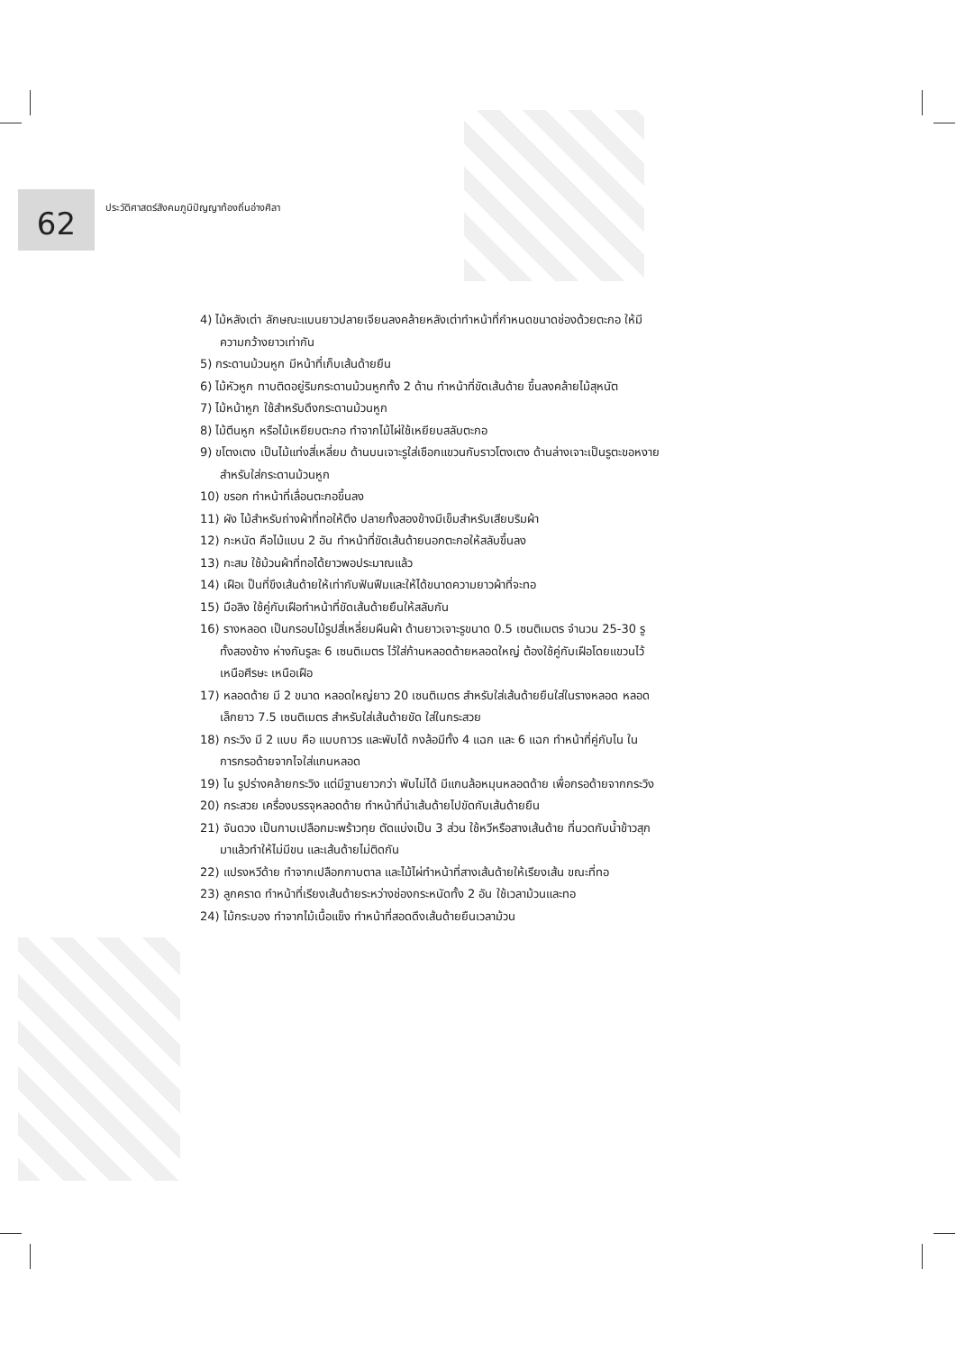62
ประวัติศาสตร์สังคมภูมิปัญญาท้องถิ่นอ่างศิลา
4) ไม้หลังเต่า ลักษณะแบนยาวปลายเจียนลงคล้ายหลังเต่าทำหน้าที่กำหนดขนาดช่องด้วยตะกอ ให้มีความกว้างยาวเท่ากัน
5) กระดานม้วนหูก มีหน้าที่เก็บเส้นด้ายยืน
6) ไม้หัวหูก ทาบติดอยู่ริมกระดานม้วนหูกทั้ง 2 ด้าน ทำหน้าที่ขัดเส้นด้าย ขึ้นลงคล้ายไม้สุหนัต
7) ไม้หน้าหูก ใช้สำหรับดึงกระดานม้วนหูก
8) ไม้ตีนหูก หรือไม้เหยียบตะกอ ทำจากไม้ไผ่ใช้เหยียบสลับตะกอ
9) ขโตงเตง เป็นไม้แท่งสี่เหลี่ยม ด้านบนเจาะรูใส่เชือกแขวนกับราวโตงเตง ด้านล่างเจาะเป็นรูตะขอหงายสำหรับใส่กระดานม้วนหูก
10) ขรอก ทำหน้าที่เลื่อนตะกอขึ้นลง
11) ผัง ไม้สำหรับถ่างผ้าที่ทอให้ตึง ปลายทั้งสองข้างมีเข็มสำหรับเสียบริมผ้า
12) กะหนัด คือไม้แบน 2 อัน ทำหน้าที่ขัดเส้นด้ายนอกตะกอให้สลับขึ้นลง
13) กะสม ใช้ม้วนผ้าที่ทอได้ยาวพอประมาณแล้ว
14) เฝือเ ป็นที่ขึงเส้นด้ายให้เท่ากับฟันฟืมและให้ได้ขนาดความยาวผ้าที่จะทอ
15) มือลิง ใช้คู่กับเฝือทำหน้าที่ขัดเส้นด้ายยืนให้สลับกัน
16) รางหลอด เป็นกรอบไม้รูปสี่เหลี่ยมผืนผ้า ด้านยาวเจาะรูขนาด 0.5 เซนติเมตร จำนวน 25-30 รู ทั้งสองข้าง ห่างกันรูละ 6 เซนติเมตร ไว้ใส่ก้านหลอดด้ายหลอดใหญ่ ต้องใช้คู่กับเฝือโดยแขวนไว้เหนือศีรษะ เหนือเฝือ
17) หลอดด้าย มี 2 ขนาด หลอดใหญ่ยาว 20 เซนติเมตร สำหรับใส่เส้นด้ายยืนใส่ในรางหลอด หลอดเล็กยาว 7.5 เซนติเมตร สำหรับใส่เส้นด้ายขัด ใส่ในกระสวย
18) กระวิง มี 2 แบบ คือ แบบถาวร และพับได้ กงล้อมีทั้ง 4 แฉก และ 6 แฉก ทำหน้าที่คู่กับไน ในการกรอด้ายจากไจใส่แกนหลอด
19) ไน รูปร่างคล้ายกระวิง แต่มีฐานยาวกว่า พับไม่ได้ มีแกนล้อหมุนหลอดด้าย เพื่อกรอด้ายจากกระวิง
20) กระสวย เครื่องบรรจุหลอดด้าย ทำหน้าที่นำเส้นด้ายไปขัดกับเส้นด้ายยืน
21) จันดวง เป็นกาบเปลือกมะพร้าวทุย ตัดแบ่งเป็น 3 ส่วน ใช้หวีหรือสางเส้นด้าย ที่นวดกับน้ำข้าวสุกมาแล้วทำให้ไม่มีขน และเส้นด้ายไม่ติดกัน
22) แปรงหวีด้าย ทำจากเปลือกกาบตาล และไม้ไผ่ทำหน้าที่สางเส้นด้ายให้เรียงเส้น ขณะที่ทอ
23) ลูกคราด ทำหน้าที่เรียงเส้นด้ายระหว่างช่องกระหนัดทั้ง 2 อัน ใช้เวลาม้วนและทอ
24) ไม้กระบอง ทำจากไม้เนื้อแข็ง ทำหน้าที่สอดดึงเส้นด้ายยืนเวลาม้วน